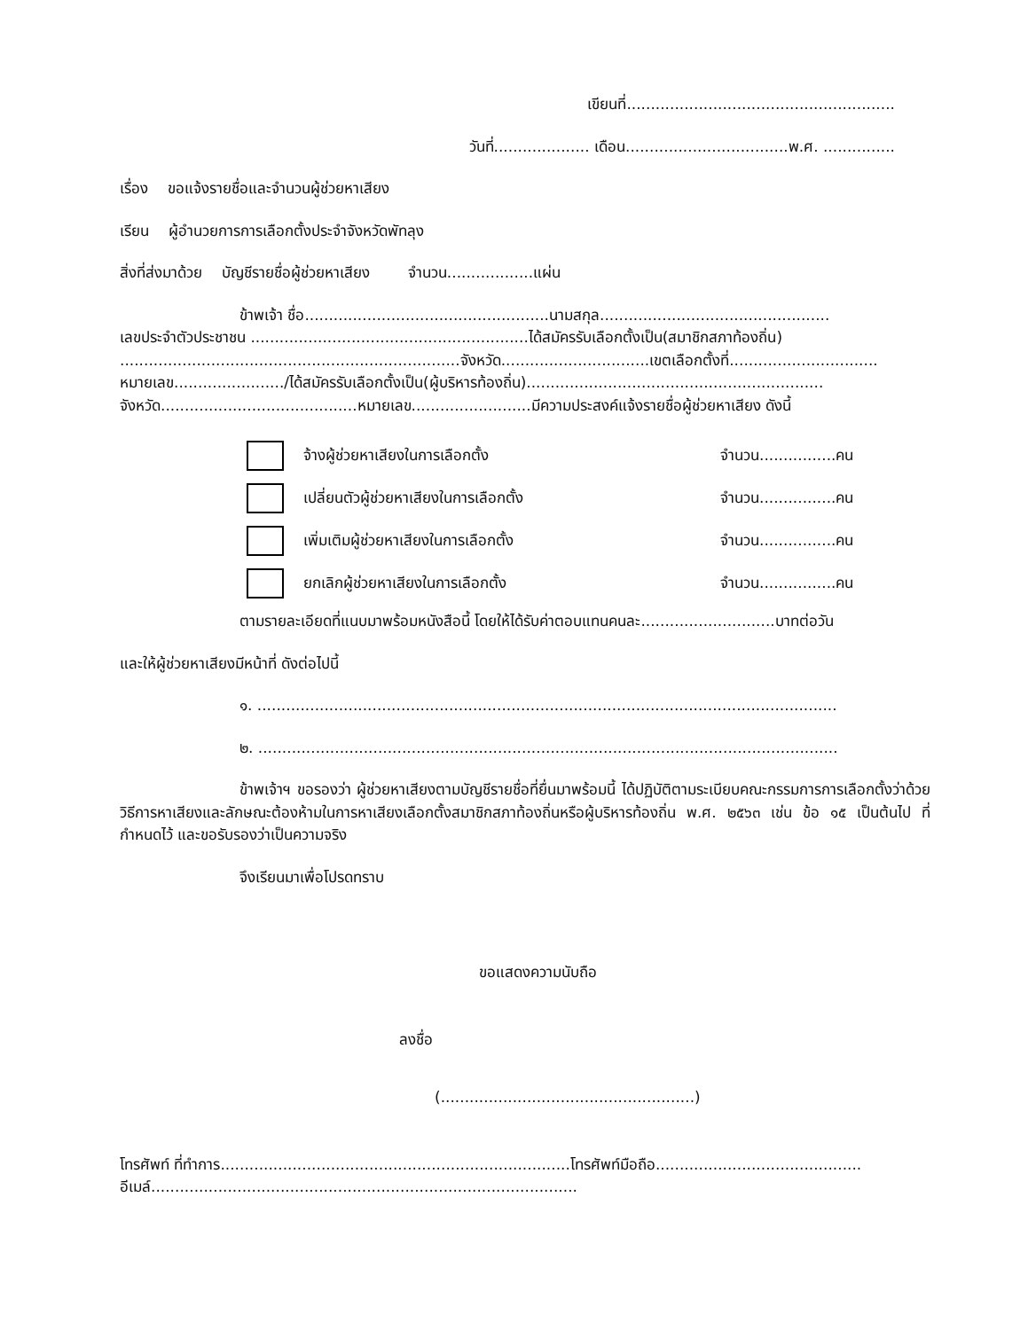เขียนที่........................................................
วันที่.................... เดือน..................................พ.ศ. ...............
เรื่อง ขอแจ้งรายชื่อและจำนวนผู้ช่วยหาเสียง
เรียน ผู้อำนวยการการเลือกตั้งประจำจังหวัดพัทลุง
สิ่งที่ส่งมาด้วย บัญชีรายชื่อผู้ช่วยหาเสียง จำนวน..................แผ่น
ข้าพเจ้า ชื่อ...................................................นามสกุล................................................
เลขประจำตัวประชาชน ..........................................................ได้สมัครรับเลือกตั้งเป็น(สมาชิกสภาท้องถิ่น)
.......................................................................จังหวัด...............................เขตเลือกตั้งที่...............................
หมายเลข......................./ได้สมัครรับเลือกตั้งเป็น(ผู้บริหารท้องถิ่น)..............................................................
จังหวัด.........................................หมายเลข.........................มีความประสงค์แจ้งรายชื่อผู้ช่วยหาเสียง ดังนี้
จ้างผู้ช่วยหาเสียงในการเลือกตั้ง จำนวน................คน
เปลี่ยนตัวผู้ช่วยหาเสียงในการเลือกตั้ง จำนวน................คน
เพิ่มเติมผู้ช่วยหาเสียงในการเลือกตั้ง จำนวน................คน
ยกเลิกผู้ช่วยหาเสียงในการเลือกตั้ง จำนวน................คน
ตามรายละเอียดที่แนบมาพร้อมหนังสือนี้ โดยให้ได้รับค่าตอบแทนคนละ............................บาทต่อวัน
และให้ผู้ช่วยหาเสียงมีหน้าที่ ดังต่อไปนี้
๑. .........................................................................................................................
๒. .........................................................................................................................
ข้าพเจ้าฯ ขอรองว่า ผู้ช่วยหาเสียงตามบัญชีรายชื่อที่ยื่นมาพร้อมนี้ ได้ปฏิบัติตามระเบียบคณะกรรมการการเลือกตั้งว่าด้วยวิธีการหาเสียงและลักษณะต้องห้ามในการหาเสียงเลือกตั้งสมาชิกสภาท้องถิ่นหรือผู้บริหารท้องถิ่น พ.ศ. ๒๕๖๓ เช่น ข้อ ๑๕ เป็นต้นไป ที่กำหนดไว้ และขอรับรองว่าเป็นความจริง
จึงเรียนมาเพื่อโปรดทราบ
ขอแสดงความนับถือ
ลงชื่อ
(.....................................................)
โทรศัพท์ ที่ทำการ.........................................................................โทรศัพท์มือถือ...........................................
อีเมล์.........................................................................................